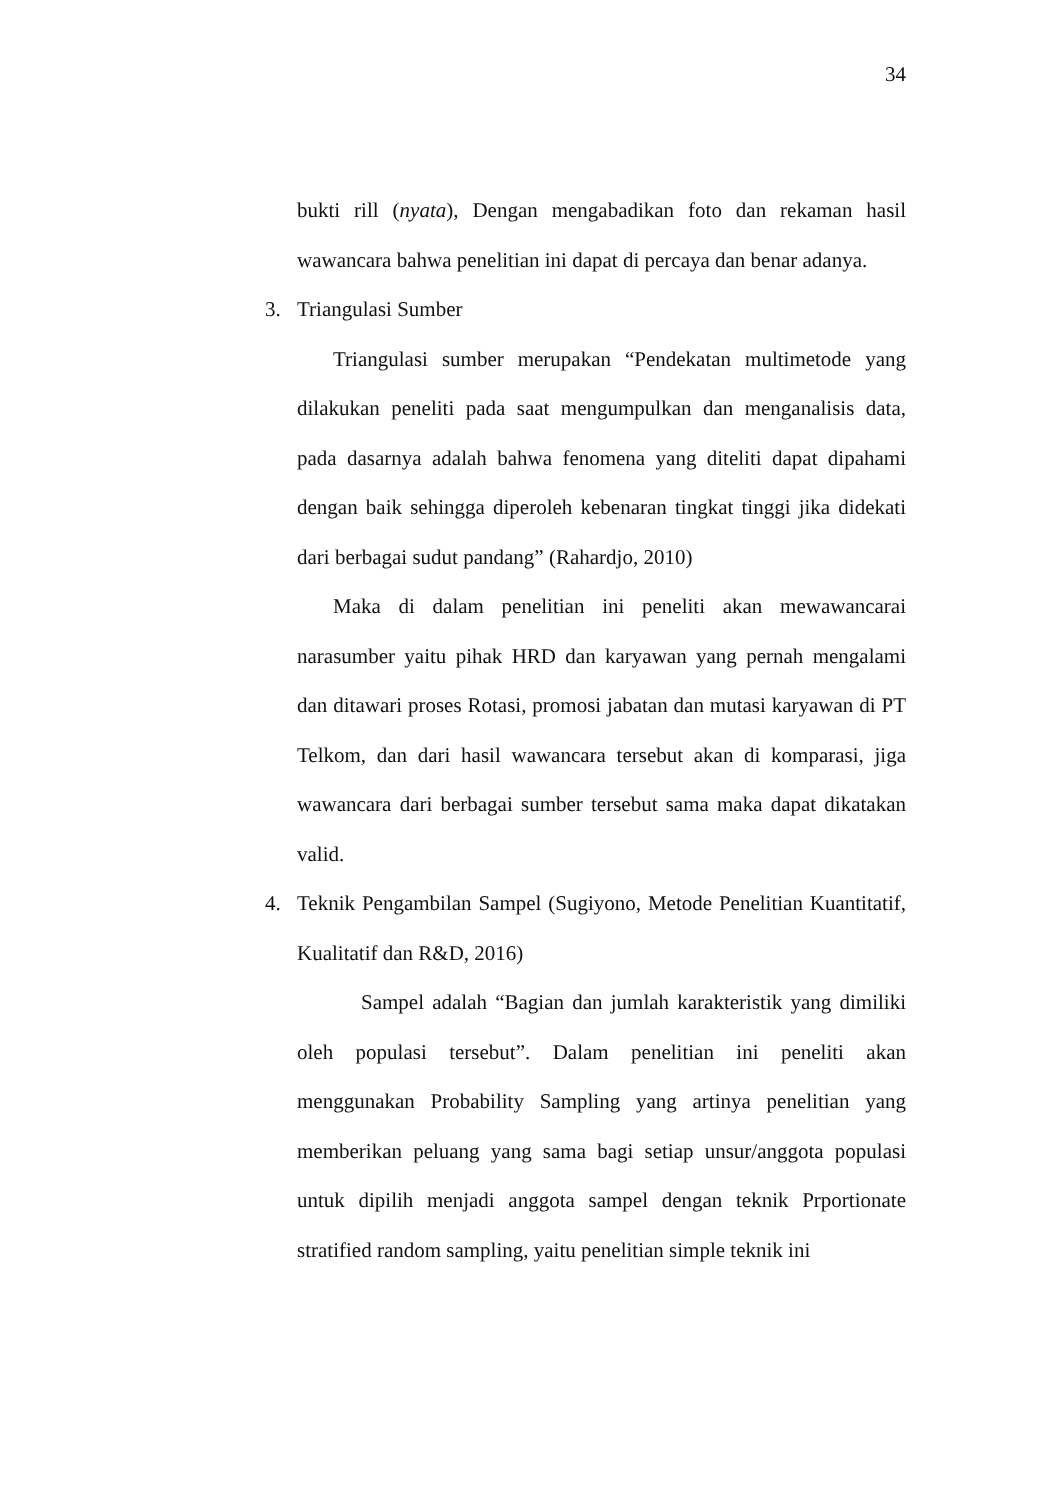34
bukti rill (nyata), Dengan mengabadikan foto dan rekaman hasil wawancara bahwa penelitian ini dapat di percaya dan benar adanya.
3. Triangulasi Sumber
Triangulasi sumber merupakan “Pendekatan multimetode yang dilakukan peneliti pada saat mengumpulkan dan menganalisis data, pada dasarnya adalah bahwa fenomena yang diteliti dapat dipahami dengan baik sehingga diperoleh kebenaran tingkat tinggi jika didekati dari berbagai sudut pandang” (Rahardjo, 2010)
Maka di dalam penelitian ini peneliti akan mewawancarai narasumber yaitu pihak HRD dan karyawan yang pernah mengalami dan ditawari proses Rotasi, promosi jabatan dan mutasi karyawan di PT Telkom, dan dari hasil wawancara tersebut akan di komparasi, jiga wawancara dari berbagai sumber tersebut sama maka dapat dikatakan valid.
4. Teknik Pengambilan Sampel (Sugiyono, Metode Penelitian Kuantitatif, Kualitatif dan R&D, 2016)
Sampel adalah “Bagian dan jumlah karakteristik yang dimiliki oleh populasi tersebut”. Dalam penelitian ini peneliti akan menggunakan Probability Sampling yang artinya penelitian yang memberikan peluang yang sama bagi setiap unsur/anggota populasi untuk dipilih menjadi anggota sampel dengan teknik Prportionate stratified random sampling, yaitu penelitian simple teknik ini